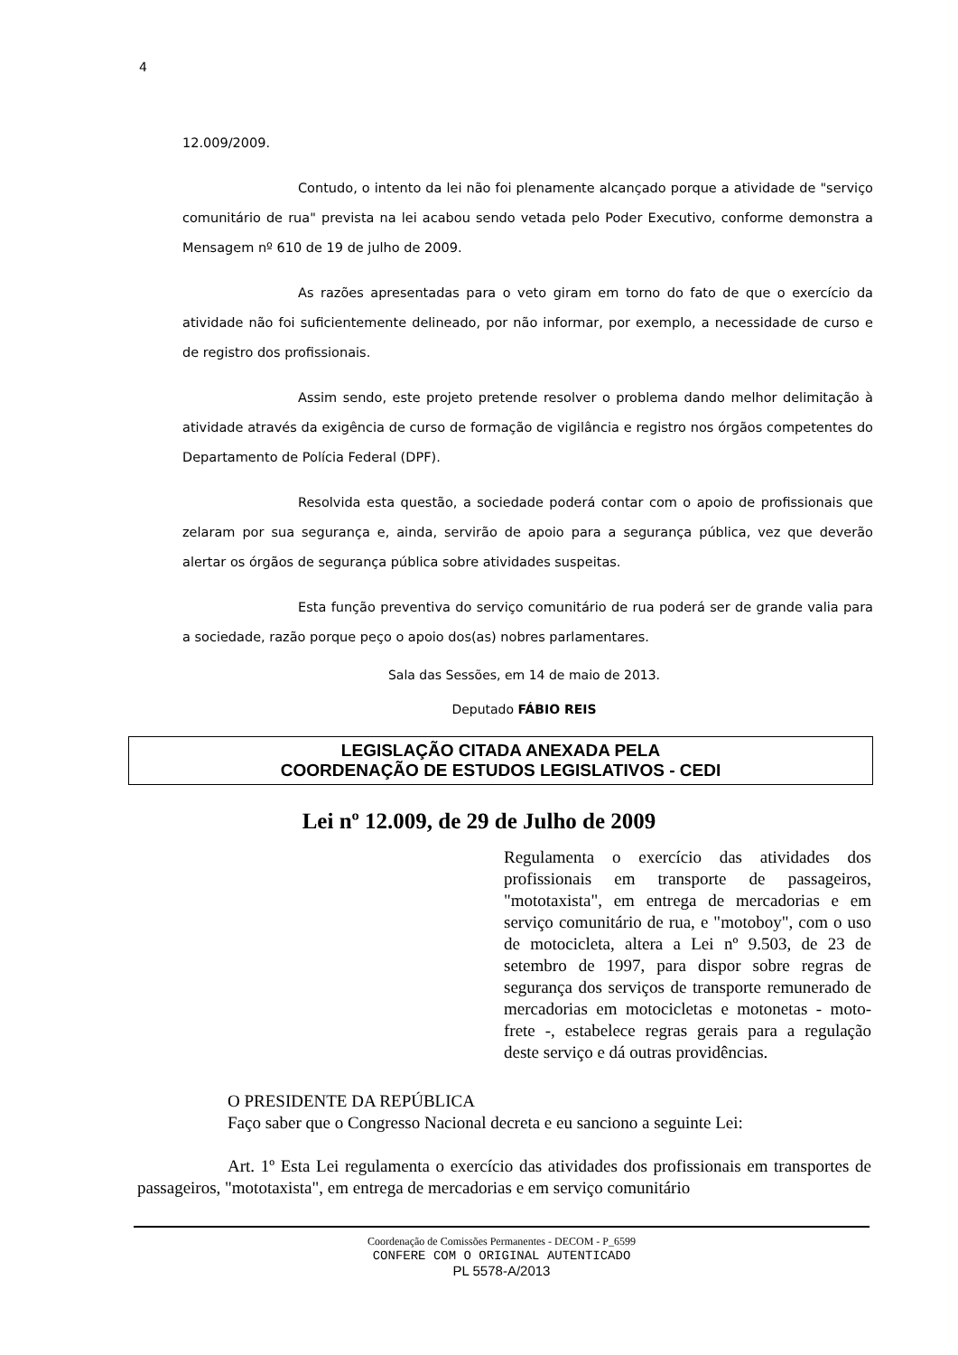4
12.009/2009.
Contudo, o intento da lei não foi plenamente alcançado porque a atividade de "serviço comunitário de rua" prevista na lei acabou sendo vetada pelo Poder Executivo, conforme demonstra a Mensagem nº 610 de 19 de julho de 2009.
As razões apresentadas para o veto giram em torno do fato de que o exercício da atividade não foi suficientemente delineado, por não informar, por exemplo, a necessidade de curso e de registro dos profissionais.
Assim sendo, este projeto pretende resolver o problema dando melhor delimitação à atividade através da exigência de curso de formação de vigilância e registro nos órgãos competentes do Departamento de Polícia Federal (DPF).
Resolvida esta questão, a sociedade poderá contar com o apoio de profissionais que zelaram por sua segurança e, ainda, servirão de apoio para a segurança pública, vez que deverão alertar os órgãos de segurança pública sobre atividades suspeitas.
Esta função preventiva do serviço comunitário de rua poderá ser de grande valia para a sociedade, razão porque peço o apoio dos(as) nobres parlamentares.
Sala das Sessões, em 14 de maio de 2013.
Deputado FÁBIO REIS
LEGISLAÇÃO CITADA ANEXADA PELA
COORDENAÇÃO DE ESTUDOS LEGISLATIVOS - CEDI
Lei nº 12.009, de 29 de Julho de 2009
Regulamenta o exercício das atividades dos profissionais em transporte de passageiros, "mototaxista", em entrega de mercadorias e em serviço comunitário de rua, e "motoboy", com o uso de motocicleta, altera a Lei nº 9.503, de 23 de setembro de 1997, para dispor sobre regras de segurança dos serviços de transporte remunerado de mercadorias em motocicletas e motonetas - moto- frete -, estabelece regras gerais para a regulação deste serviço e dá outras providências.
O PRESIDENTE DA REPÚBLICA
Faço saber que o Congresso Nacional decreta e eu sanciono a seguinte Lei:
Art. 1º Esta Lei regulamenta o exercício das atividades dos profissionais em transportes de passageiros, "mototaxista", em entrega de mercadorias e em serviço comunitário
Coordenação de Comissões Permanentes - DECOM - P_6599
CONFERE COM O ORIGINAL AUTENTICADO
PL 5578-A/2013